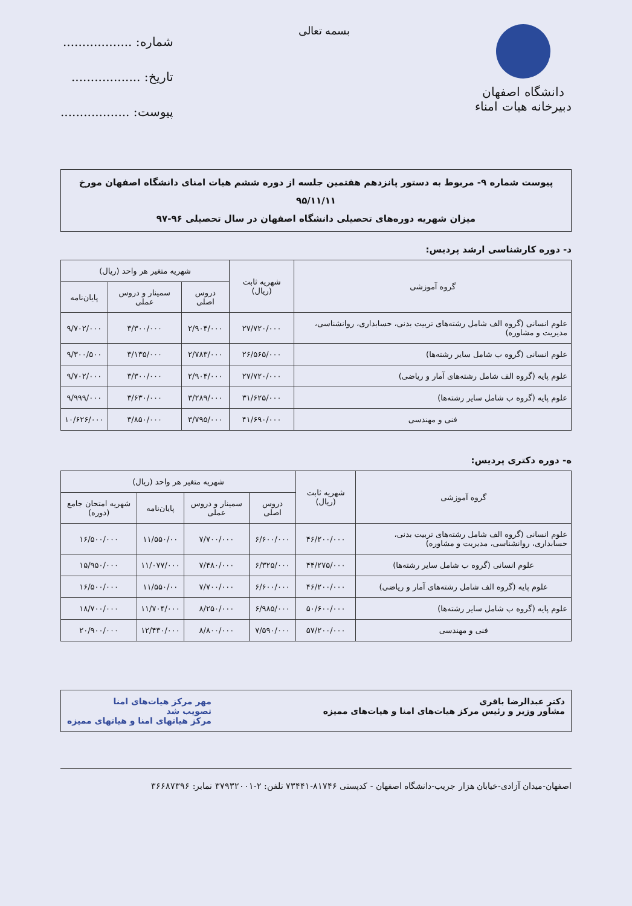دانشگاه اصفهان
دبیرخانه هیات امناء
بسمه تعالی
شماره: ..................
تاریخ: ..................
پیوست: ..................
پیوست شماره ۹- مربوط به دستور پانزدهم هفتمین جلسه از دوره ششم هیات امنای دانشگاه اصفهان مورخ ۹۵/۱۱/۱۱
میزان شهریه دوره‌های تحصیلی دانشگاه اصفهان در سال تحصیلی ۹۶-۹۷
د- دوره کارشناسی ارشد پردیس:
| گروه آموزشی | شهریه ثابت (ریال) | شهریه متغیر هر واحد (ریال) | | |
| --- | --- | --- | --- | --- |
| | | دروس اصلی | سمینار و دروس عملی | پایان‌نامه |
| علوم انسانی (گروه الف شامل رشته‌های تربیت بدنی، حسابداری، روانشناسی، مدیریت و مشاوره) | ۲۷/۷۲۰/۰۰۰ | ۲/۹۰۴/۰۰۰ | ۳/۳۰۰/۰۰۰ | ۹/۷۰۲/۰۰۰ |
| علوم انسانی (گروه ب شامل سایر رشته‌ها) | ۲۶/۵۶۵/۰۰۰ | ۲/۷۸۳/۰۰۰ | ۳/۱۳۵/۰۰۰ | ۹/۳۰۰/۵۰۰ |
| علوم پایه (گروه الف شامل رشته‌های آمار و ریاضی) | ۲۷/۷۲۰/۰۰۰ | ۲/۹۰۴/۰۰۰ | ۳/۳۰۰/۰۰۰ | ۹/۷۰۲/۰۰۰ |
| علوم پایه (گروه ب شامل سایر رشته‌ها) | ۳۱/۶۲۵/۰۰۰ | ۳/۲۸۹/۰۰۰ | ۳/۶۳۰/۰۰۰ | ۹/۹۹۹/۰۰۰ |
| فنی و مهندسی | ۴۱/۶۹۰/۰۰۰ | ۳/۷۹۵/۰۰۰ | ۳/۸۵۰/۰۰۰ | ۱۰/۶۲۶/۰۰۰ |
ه- دوره دکتری پردیس:
| گروه آموزشی | شهریه ثابت (ریال) | شهریه متغیر هر واحد (ریال) | | | |
| --- | --- | --- | --- | --- | --- |
| | | دروس اصلی | سمینار و دروس عملی | پایان‌نامه | شهریه امتحان جامع (دوره) |
| علوم انسانی (گروه الف شامل رشته‌های تربیت بدنی، حسابداری، روانشناسی، مدیریت و مشاوره) | ۴۶/۲۰۰/۰۰۰ | ۶/۶۰۰/۰۰۰ | ۷/۷۰۰/۰۰۰ | ۱۱/۵۵۰/۰۰ | ۱۶/۵۰۰/۰۰۰ |
| علوم انسانی (گروه ب شامل سایر رشته‌ها) | ۴۴/۲۷۵/۰۰۰ | ۶/۳۲۵/۰۰۰ | ۷/۴۸۰/۰۰۰ | ۱۱/۰۷۷/۰۰۰ | ۱۵/۹۵۰/۰۰۰ |
| علوم پایه (گروه الف شامل رشته‌های آمار و ریاضی) | ۴۶/۲۰۰/۰۰۰ | ۶/۶۰۰/۰۰۰ | ۷/۷۰۰/۰۰۰ | ۱۱/۵۵۰/۰۰ | ۱۶/۵۰۰/۰۰۰ |
| علوم پایه (گروه ب شامل سایر رشته‌ها) | ۵۰/۶۰۰/۰۰۰ | ۶/۹۸۵/۰۰۰ | ۸/۲۵۰/۰۰۰ | ۱۱/۷۰۴/۰۰۰ | ۱۸/۷۰۰/۰۰۰ |
| فنی و مهندسی | ۵۷/۲۰۰/۰۰۰ | ۷/۵۹۰/۰۰۰ | ۸/۸۰۰/۰۰۰ | ۱۲/۴۳۰/۰۰۰ | ۲۰/۹۰۰/۰۰۰ |
دکتر عبدالرضا باقری
مشاور وزیر و رئیس مرکز هیات‌های امنا و هیات‌های ممیزه
مهر مرکز هیات‌های امنا
تصویب شد
مرکز هیاتهای امنا و هیاتهای ممیزه
اصفهان-میدان آزادی-خیابان هزار جریب-دانشگاه اصفهان - کدپستی ۸۱۷۴۶-۷۳۴۴۱ تلفن: ۲-۳۷۹۳۲۰۰۱ نمابر: ۳۶۶۸۷۳۹۶